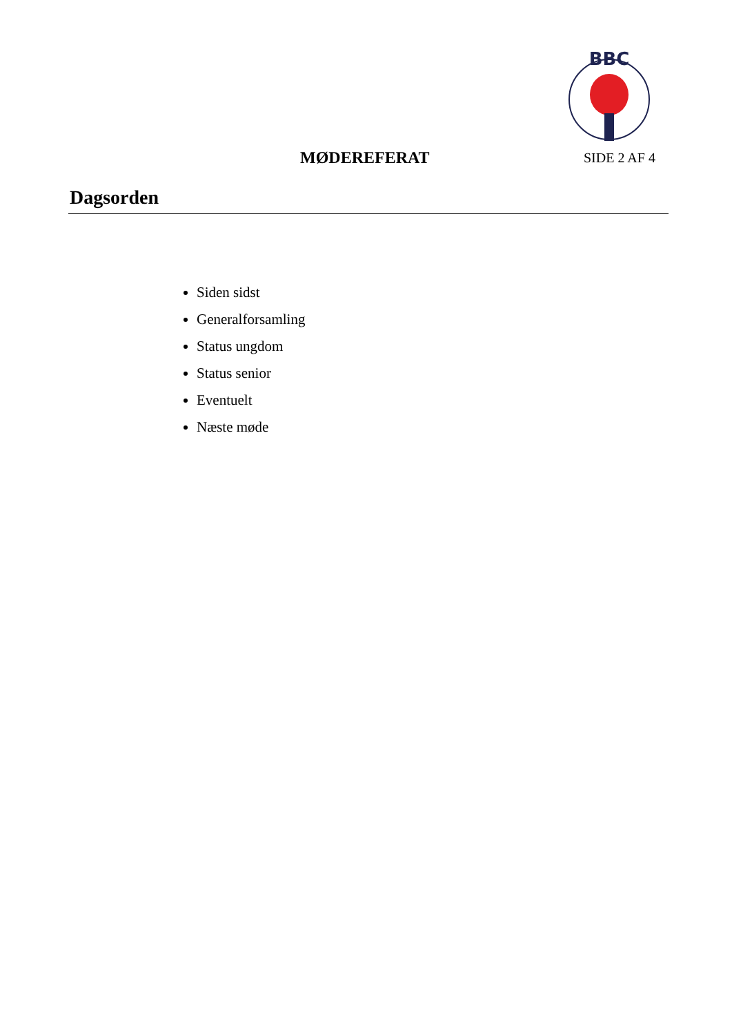BBC
MØDEREFERAT SIDE 2 AF 4
Dagsorden
Siden sidst
Generalforsamling
Status ungdom
Status senior
Eventuelt
Næste møde